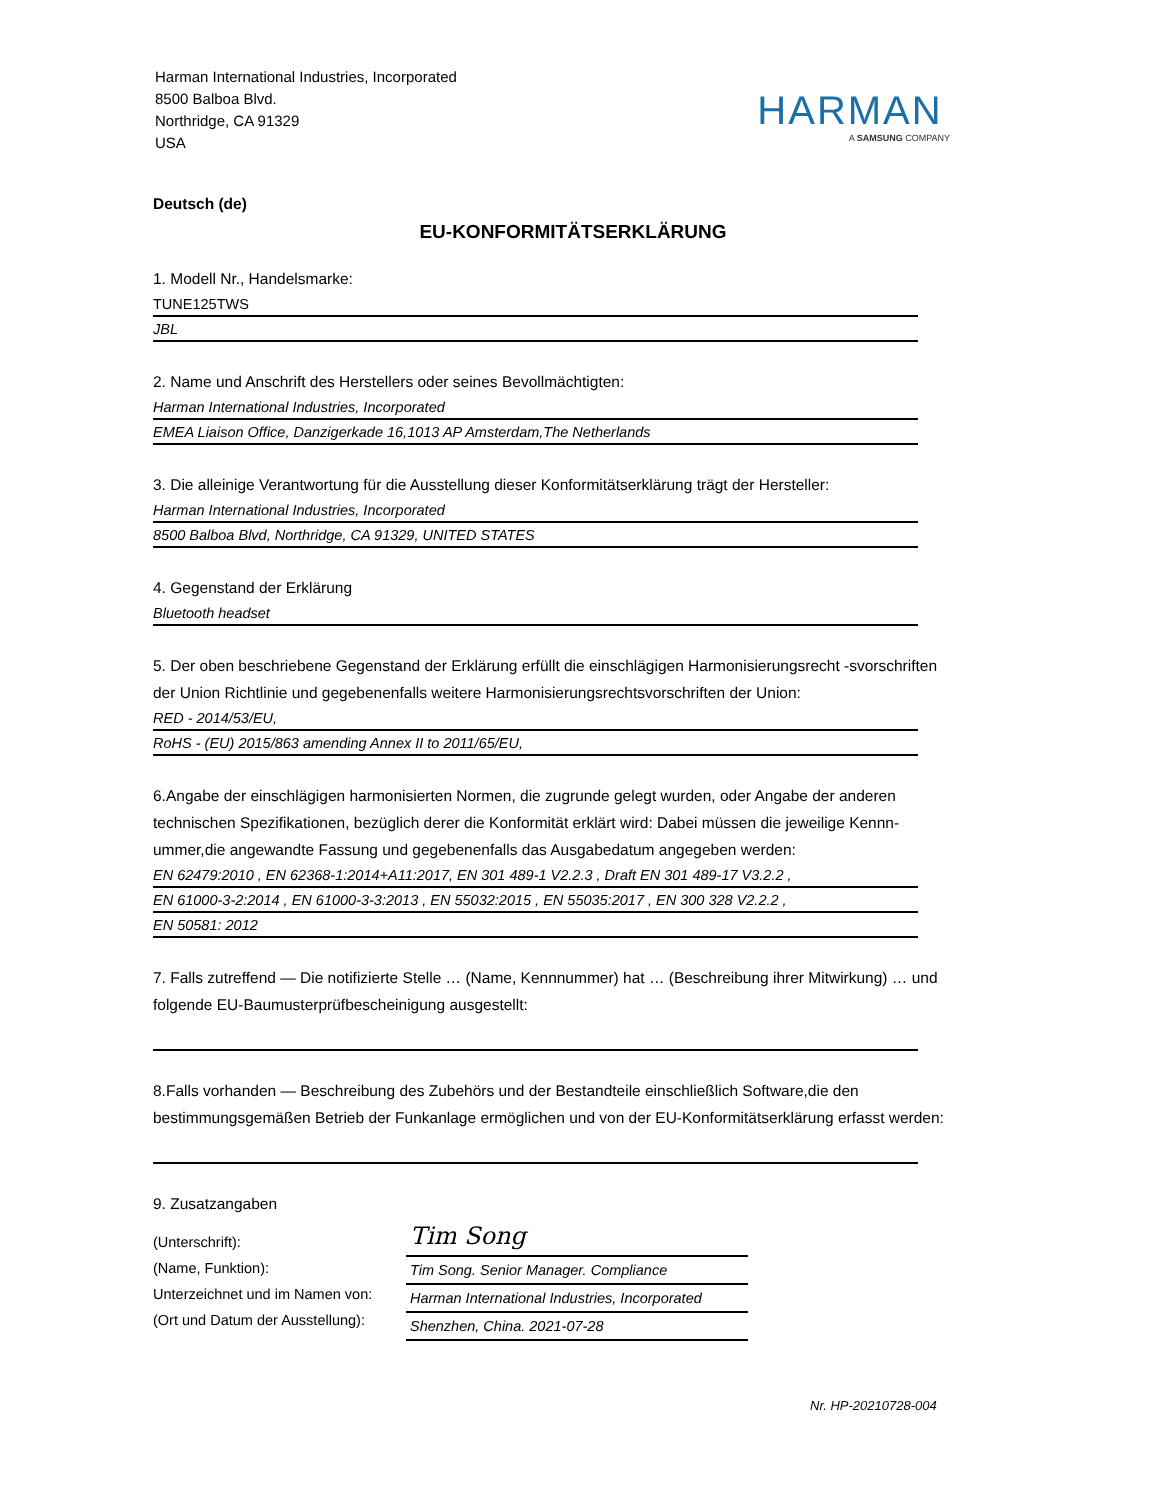Harman International Industries, Incorporated
8500 Balboa Blvd.
Northridge, CA 91329
USA
HARMAN
A SAMSUNG COMPANY
Deutsch (de)
EU-KONFORMITÄTSERKLÄRUNG
1. Modell Nr., Handelsmarke:
TUNE125TWS
JBL
2. Name und Anschrift des Herstellers oder seines Bevollmächtigten:
Harman International Industries, Incorporated
EMEA Liaison Office, Danzigerkade 16,1013 AP Amsterdam,The Netherlands
3. Die alleinige Verantwortung für die Ausstellung dieser Konformitätserklärung trägt der Hersteller:
Harman International Industries, Incorporated
8500 Balboa Blvd, Northridge, CA 91329, UNITED STATES
4. Gegenstand der Erklärung
Bluetooth headset
5. Der oben beschriebene Gegenstand der Erklärung erfüllt die einschlägigen Harmonisierungsrecht -svorschriften der Union Richtlinie und gegebenenfalls weitere Harmonisierungsrechtsvorschriften der Union:
RED - 2014/53/EU,
RoHS - (EU) 2015/863 amending Annex II to 2011/65/EU,
6.Angabe der einschlägigen harmonisierten Normen, die zugrunde gelegt wurden, oder Angabe der anderen technischen Spezifikationen, bezüglich derer die Konformität erklärt wird: Dabei müssen die jeweilige Kennn-ummer,die angewandte Fassung und gegebenenfalls das Ausgabedatum angegeben werden:
EN 62479:2010 , EN 62368-1:2014+A11:2017, EN 301 489-1 V2.2.3 , Draft EN 301 489-17 V3.2.2 ,
EN 61000-3-2:2014 , EN 61000-3-3:2013 , EN 55032:2015 , EN 55035:2017 , EN 300 328 V2.2.2 ,
EN 50581: 2012
7. Falls zutreffend — Die notifizierte Stelle … (Name, Kennnummer) hat … (Beschreibung ihrer Mitwirkung) … und folgende EU-Baumusterprüfbescheinigung ausgestellt:
8.Falls vorhanden — Beschreibung des Zubehörs und der Bestandteile einschließlich Software,die den bestimmungsgemäßen Betrieb der Funkanlage ermöglichen und von der EU-Konformitätserklärung erfasst werden:
9. Zusatzangaben
(Unterschrift):
(Name, Funktion):
Unterzeichnet und im Namen von:
(Ort und Datum der Ausstellung):
Tim Song
Tim Song. Senior Manager. Compliance
Harman International Industries, Incorporated
Shenzhen, China. 2021-07-28
Nr. HP-20210728-004